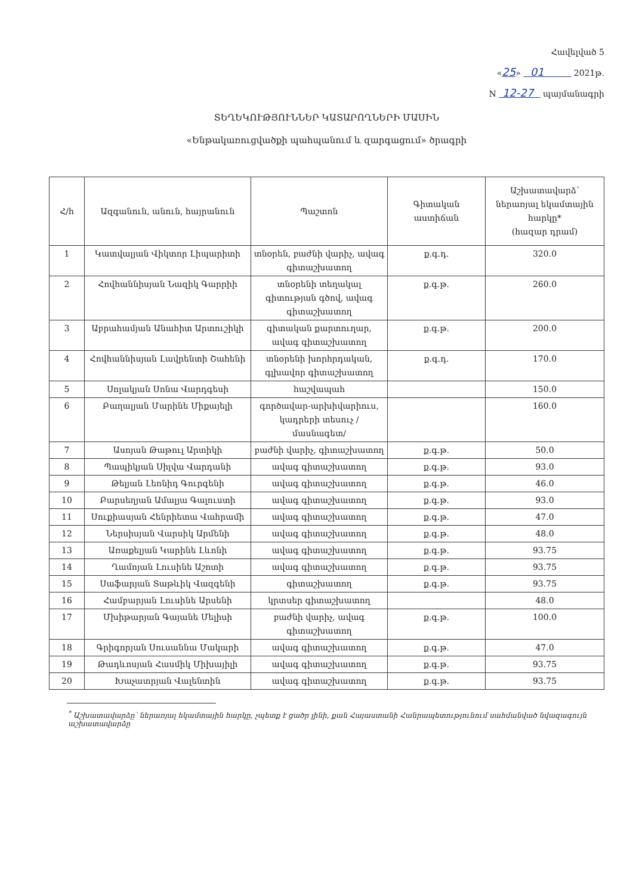Հավելված 5
«25» 01 2021թ.
N 12-27 պայմանագրի
ՏԵՂԵԿՈՒԹՅՈՒՆՆԵՐ ԿԱՏԱՐՈՂՆԵՐԻ ՄԱՍԻՆ
«Ենթակառուցվածքի պահպանում և զարգացում» ծրագրի
| Հ/հ | Ազգանուն, անուն, հայրանուն | Պաշտոն | Գիտական աստիճան | Աշխատավարձ՝ ներառյալ եկամտային հարկը* (հազար դրամ) |
| --- | --- | --- | --- | --- |
| 1 | Կատվալյան Վիկտոր Լիպարիտի | տնօրեն, բաժնի վարիչ, ավագ գիտաշխատող | ք.գ.դ. | 320.0 |
| 2 | Հովհաննիսյան Նազիկ Գարրիի | տնօրենի տեղակալ գիտության գծով, ավագ գիտաշխատող | ք.գ.թ. | 260.0 |
| 3 | Աբրահամյան Անահիտ Արտուշիկի | գիտական քարտուղար, ավագ գիտաշխատող | ք.գ.թ. | 200.0 |
| 4 | Հովհաննիսյան Լավրենտի Շահենի | տնօրենի խորհրդական, գլխավոր գիտաշխատող | ք.գ.դ. | 170.0 |
| 5 | Սոլակյան Սոնա Վարդգեսի | հաշվապահ | | 150.0 |
| 6 | Բաղալյան Մարինե Միքայելի | գործավար-արխիվարիուս, կադրերի տեսուչ /մասնագետ/ | | 160.0 |
| 7 | Ասոյան Թաթուլ Արտիկի | բաժնի վարիչ, գիտաշխատող | ք.գ.թ. | 50.0 |
| 8 | Պապիկյան Սիլվա Վարդանի | ավագ գիտաշխատող | ք.գ.թ. | 93.0 |
| 9 | Թելյան Լեոնիդ Գուրգենի | ավագ գիտաշխատող | ք.գ.թ. | 46.0 |
| 10 | Բարսեղյան Ամալյա Գալուստի | ավագ գիտաշխատող | ք.գ.թ. | 93.0 |
| 11 | Սուքիասյան Հենրիետա Վահրամի | ավագ գիտաշխատող | ք.գ.թ. | 47.0 |
| 12 | Ներսիսյան Վարսիկ Արմենի | ավագ գիտաշխատող | ք.գ.թ. | 48.0 |
| 13 | Առաքելյան Կարինե Լևոնի | ավագ գիտաշխատող | ք.գ.թ. | 93.75 |
| 14 | Ղամոյան Լուսինե Աշոտի | ավագ գիտաշխատող | ք.գ.թ. | 93.75 |
| 15 | Սաֆարյան Տաթևիկ Վազգենի | գիտաշխատող | ք.գ.թ. | 93.75 |
| 16 | Համբարյան Լուսինե Արսենի | կրտսեր գիտաշխատող | | 48.0 |
| 17 | Մխիթարյան Գայանե Մելիսի | բաժնի վարիչ, ավագ գիտաշխատող | ք.գ.թ. | 100.0 |
| 18 | Գրիգորյան Սուսաննա Մակարի | ավագ գիտաշխատող | ք.գ.թ. | 47.0 |
| 19 | Թադևոսյան Հասմիկ Միխայիլի | ավագ գիտաշխատող | ք.գ.թ. | 93.75 |
| 20 | Խաչատրյան Վալենտին | ավագ գիտաշխատող | ք.գ.թ. | 93.75 |
<sup>*</sup> Աշխատավարձը՝ ներառյալ եկամտային հարկը, չպետք է ցածր լինի, քան Հայաստանի Հանրապետությունում սահմանված նվազագույն աշխատավարձը